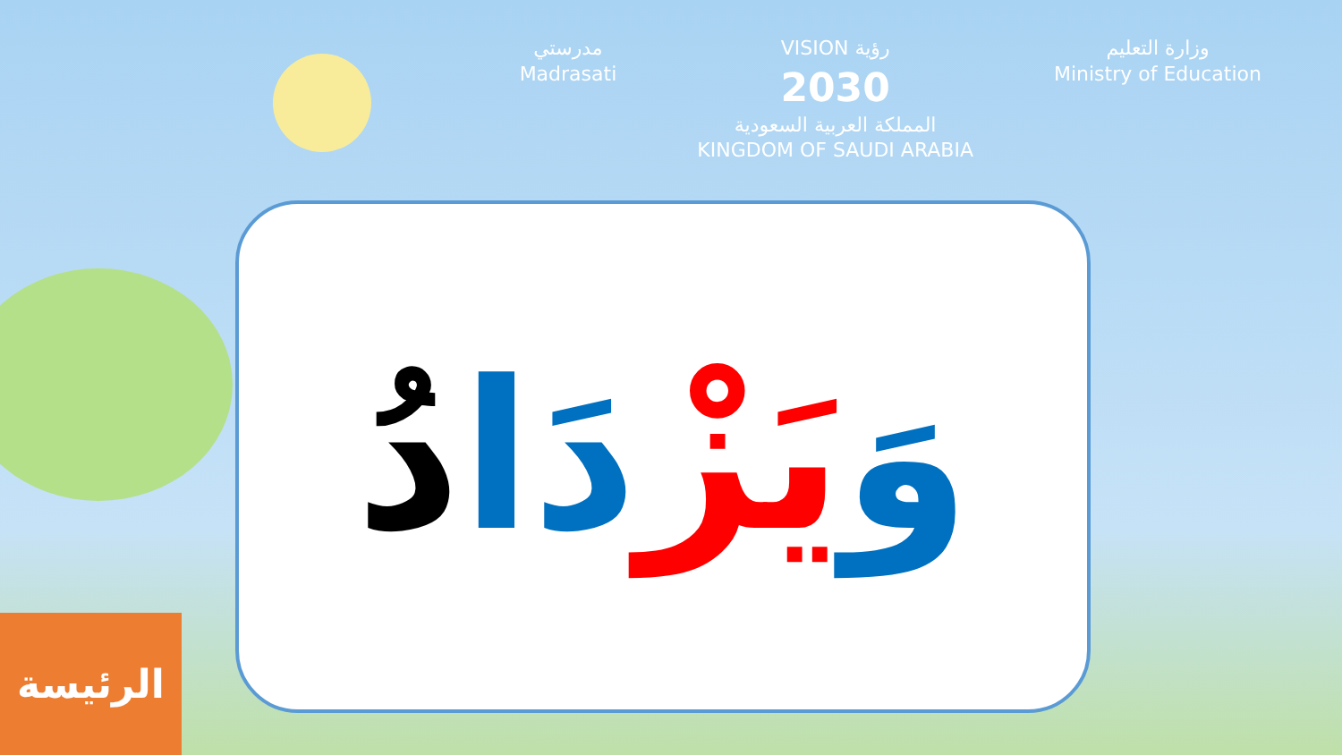مدرستي
Madrasati
VISION رؤية
2030
المملكة العربية السعودية
KINGDOM OF SAUDI ARABIA
وزارة التعليم
Ministry of Education
وَيَزْدَا دُ
الرئيسة